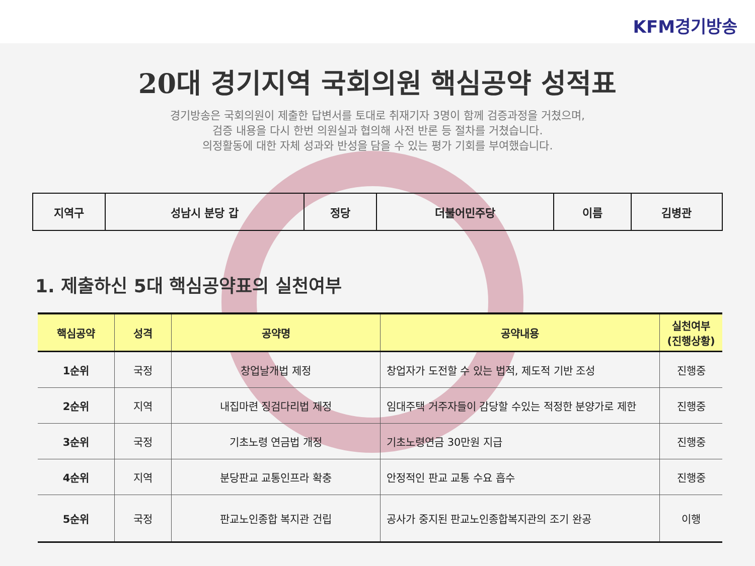KFM경기방송
20대 경기지역 국회의원 핵심공약 성적표
경기방송은 국회의원이 제출한 답변서를 토대로 취재기자 3명이 함께 검증과정을 거쳤으며,
검증 내용을 다시 한번 의원실과 협의해 사전 반론 등 절차를 거쳤습니다.
의정활동에 대한 자체 성과와 반성을 담을 수 있는 평가 기회를 부여했습니다.
| 지역구 | 성남시 분당 갑 | 정당 | 더불어민주당 | 이름 | 김병관 |
1. 제출하신 5대 핵심공약표의 실천여부
| 핵심공약 | 성격 | 공약명 | 공약내용 | 실천여부 (진행상황) |
| --- | --- | --- | --- | --- |
| 1순위 | 국정 | 창업날개법 제정 | 창업자가 도전할 수 있는 법적, 제도적 기반 조성 | 진행중 |
| 2순위 | 지역 | 내집마련 징검다리법 제정 | 임대주택 거주자들이 감당할 수있는 적정한 분양가로 제한 | 진행중 |
| 3순위 | 국정 | 기초노령 연금법 개정 | 기초노령연금 30만원 지급 | 진행중 |
| 4순위 | 지역 | 분당판교 교통인프라 확충 | 안정적인 판교 교통 수요 흡수 | 진행중 |
| 5순위 | 국정 | 판교노인종합 복지관 건립 | 공사가 중지된 판교노인종합복지관의 조기 완공 | 이행 |